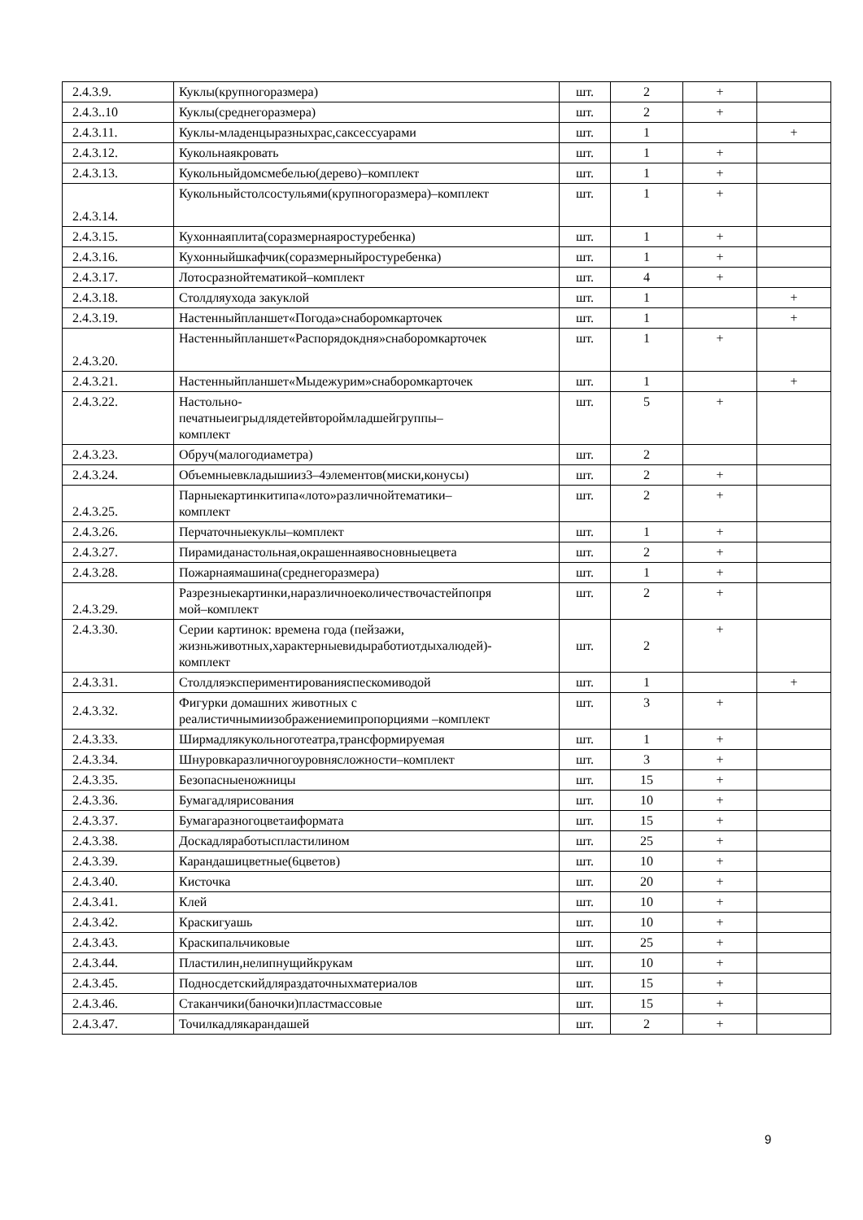| 2.4.3.9. | Куклы(крупногоразмера) | шт. | 2 | + | |
| 2.4.3..10 | Куклы(среднегоразмера) | шт. | 2 | + | |
| 2.4.3.11. | Куклы-младенцыразныхрас,саксессуарами | шт. | 1 | | + |
| 2.4.3.12. | Кукольнаякровать | шт. | 1 | + | |
| 2.4.3.13. | Кукольныйдомсмебелью(дерево)–комплект | шт. | 1 | + | |
| 2.4.3.14. | Кукольныйстолсостульями(крупногоразмера)–комплект | шт. | 1 | + | |
| 2.4.3.15. | Кухоннаяплита(соразмернаяростуребенка) | шт. | 1 | + | |
| 2.4.3.16. | Кухонныйшкафчик(соразмерныйростуребенка) | шт. | 1 | + | |
| 2.4.3.17. | Лотосразнойтематикой–комплект | шт. | 4 | + | |
| 2.4.3.18. | Столдляухода закуклой | шт. | 1 | | + |
| 2.4.3.19. | Настенныйпланшет«Погода»снаборомкарточек | шт. | 1 | | + |
| 2.4.3.20. | Настенныйпланшет«Распорядокдня»снаборомкарточек | шт. | 1 | + | |
| 2.4.3.21. | Настенныйпланшет«Мыдежурим»снаборомкарточек | шт. | 1 | | + |
| 2.4.3.22. | Настольно- печатныеигрыдлядетейвтороймладшейгруппы– комплект | шт. | 5 | + | |
| 2.4.3.23. | Обруч(малогодиаметра) | шт. | 2 | | |
| 2.4.3.24. | Объемныевкладышииз3–4элементов(миски,конусы) | шт. | 2 | + | |
| 2.4.3.25. | Парныекартинкитипа«лото»различнойтематики– комплект | шт. | 2 | + | |
| 2.4.3.26. | Перчаточныекуклы–комплект | шт. | 1 | + | |
| 2.4.3.27. | Пирамиданастольная,окрашеннаявосновныецвета | шт. | 2 | + | |
| 2.4.3.28. | Пожарнаямашина(среднегоразмера) | шт. | 1 | + | |
| 2.4.3.29. | Разрезныекартинки,наразличноеколичествочастейпопря мой–комплект | шт. | 2 | + | |
| 2.4.3.30. | Серии картинок: времена года (пейзажи, жизньживотных,характерныевидыработиотдыхалюдей)- комплект | шт. | 2 | + | |
| 2.4.3.31. | Столдляэкспериментированияспескомиводой | шт. | 1 | | + |
| 2.4.3.32. | Фигурки домашних животных с реалистичнымиизображениемипропорциями –комплект | шт. | 3 | + | |
| 2.4.3.33. | Ширмадлякукольноготеатра,трансформируемая | шт. | 1 | + | |
| 2.4.3.34. | Шнуровкаразличногоуровнясложности–комплект | шт. | 3 | + | |
| 2.4.3.35. | Безопасныеножницы | шт. | 15 | + | |
| 2.4.3.36. | Бумагадлярисования | шт. | 10 | + | |
| 2.4.3.37. | Бумагаразногоцветаиформата | шт. | 15 | + | |
| 2.4.3.38. | Доскадляработыспластилином | шт. | 25 | + | |
| 2.4.3.39. | Карандашицветные(6цветов) | шт. | 10 | + | |
| 2.4.3.40. | Кисточка | шт. | 20 | + | |
| 2.4.3.41. | Клей | шт. | 10 | + | |
| 2.4.3.42. | Краскигуашь | шт. | 10 | + | |
| 2.4.3.43. | Краскипальчиковые | шт. | 25 | + | |
| 2.4.3.44. | Пластилин,нелипнущийкрукам | шт. | 10 | + | |
| 2.4.3.45. | Подносдетскийдляраздаточныхматериалов | шт. | 15 | + | |
| 2.4.3.46. | Стаканчики(баночки)пластмассовые | шт. | 15 | + | |
| 2.4.3.47. | Точилкадлякарандашей | шт. | 2 | + | |
9